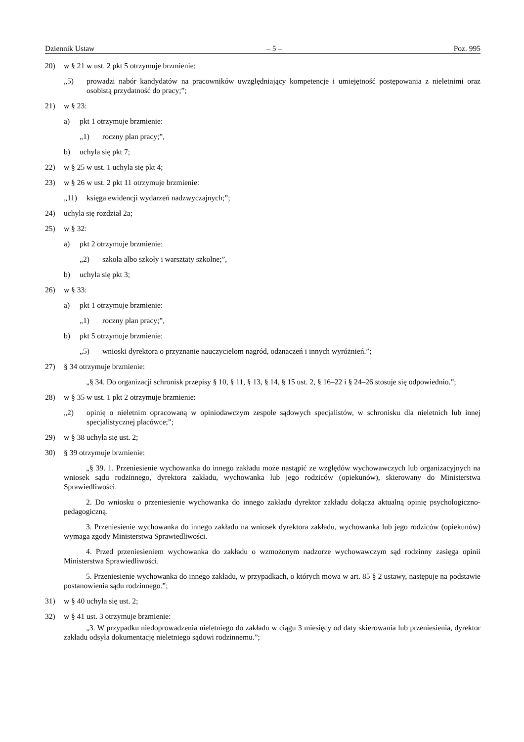Dziennik Ustaw – 5 – Poz. 995
20) w § 21 w ust. 2 pkt 5 otrzymuje brzmienie:
„5) prowadzi nabór kandydatów na pracowników uwzględniający kompetencje i umiejętność postępowania z nieletnimi oraz osobistą przydatność do pracy;”;
21) w § 23:
a) pkt 1 otrzymuje brzmienie:
„1) roczny plan pracy;”,
b) uchyla się pkt 7;
22) w § 25 w ust. 1 uchyla się pkt 4;
23) w § 26 w ust. 2 pkt 11 otrzymuje brzmienie:
„11) księga ewidencji wydarzeń nadzwyczajnych;”;
24) uchyla się rozdział 2a;
25) w § 32:
a) pkt 2 otrzymuje brzmienie:
„2) szkoła albo szkoły i warsztaty szkolne;”,
b) uchyla się pkt 3;
26) w § 33:
a) pkt 1 otrzymuje brzmienie:
„1) roczny plan pracy;”,
b) pkt 5 otrzymuje brzmienie:
„5) wnioski dyrektora o przyznanie nauczycielom nagród, odznaczeń i innych wyróżnień.”;
27) § 34 otrzymuje brzmienie:
„§ 34. Do organizacji schronisk przepisy § 10, § 11, § 13, § 14, § 15 ust. 2, § 16–22 i § 24–26 stosuje się odpowiednio.”;
28) w § 35 w ust. 1 pkt 2 otrzymuje brzmienie:
„2) opinię o nieletnim opracowaną w opiniodawczym zespole sądowych specjalistów, w schronisku dla nieletnich lub innej specjalistycznej placówce;”;
29) w § 38 uchyla się ust. 2;
30) § 39 otrzymuje brzmienie:
„§ 39. 1. Przeniesienie wychowanka do innego zakładu może nastąpić ze względów wychowawczych lub organizacyjnych na wniosek sądu rodzinnego, dyrektora zakładu, wychowanka lub jego rodziców (opiekunów), skierowany do Ministerstwa Sprawiedliwości.
2. Do wniosku o przeniesienie wychowanka do innego zakładu dyrektor zakładu dołącza aktualną opinię psychologiczno-pedagogiczną.
3. Przeniesienie wychowanka do innego zakładu na wniosek dyrektora zakładu, wychowanka lub jego rodziców (opiekunów) wymaga zgody Ministerstwa Sprawiedliwości.
4. Przed przeniesieniem wychowanka do zakładu o wzmożonym nadzorze wychowawczym sąd rodzinny zasięga opinii Ministerstwa Sprawiedliwości.
5. Przeniesienie wychowanka do innego zakładu, w przypadkach, o których mowa w art. 85 § 2 ustawy, następuje na podstawie postanowienia sądu rodzinnego.”;
31) w § 40 uchyla się ust. 2;
32) w § 41 ust. 3 otrzymuje brzmienie:
„3. W przypadku niedoprowadzenia nieletniego do zakładu w ciągu 3 miesięcy od daty skierowania lub przeniesienia, dyrektor zakładu odsyła dokumentację nieletniego sądowi rodzinnemu.”;